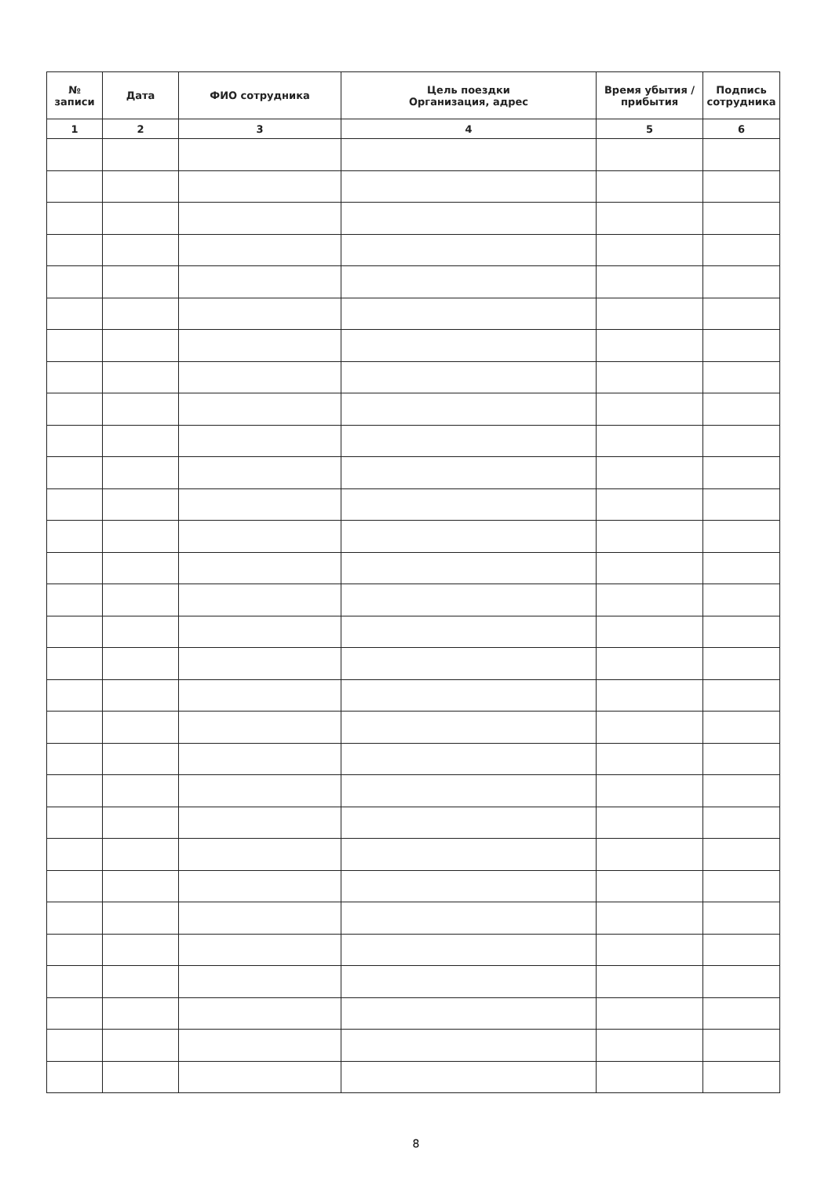| № записи | Дата | ФИО сотрудника | Цель поездки Организация, адрес | Время убытия / прибытия | Подпись сотрудника |
| --- | --- | --- | --- | --- | --- |
| 1 | 2 | 3 | 4 | 5 | 6 |
8